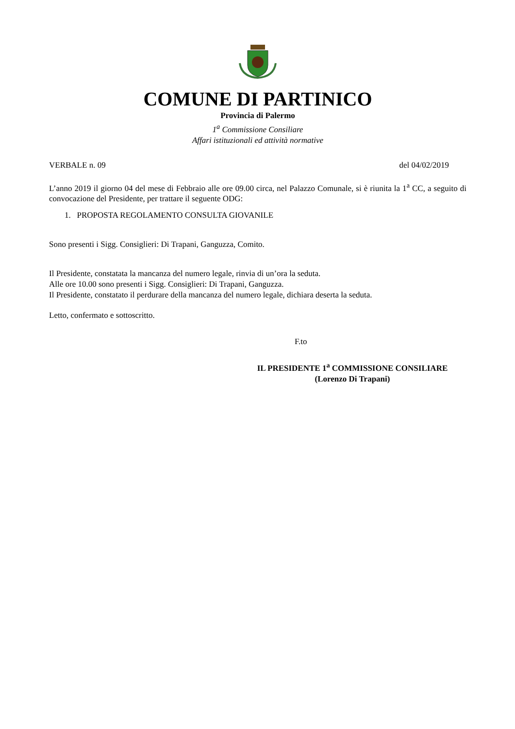COMUNE DI PARTINICO
Provincia di Palermo
1<sup>a</sup> Commissione Consiliare
Affari istituzionali ed attività normative
VERBALE n. 09 del 04/02/2019
L’anno 2019 il giorno 04 del mese di Febbraio alle ore 09.00 circa, nel Palazzo Comunale, si è riunita la 1<sup>a</sup> CC, a seguito di convocazione del Presidente, per trattare il seguente ODG:
1. PROPOSTA REGOLAMENTO CONSULTA GIOVANILE
Sono presenti i Sigg. Consiglieri: Di Trapani, Ganguzza, Comito.
Il Presidente, constatata la mancanza del numero legale, rinvia di un’ora la seduta.
Alle ore 10.00 sono presenti i Sigg. Consiglieri: Di Trapani, Ganguzza.
Il Presidente, constatato il perdurare della mancanza del numero legale, dichiara deserta la seduta.
Letto, confermato e sottoscritto.
F.to
IL PRESIDENTE 1<sup>a</sup> COMMISSIONE CONSILIARE
(Lorenzo Di Trapani)